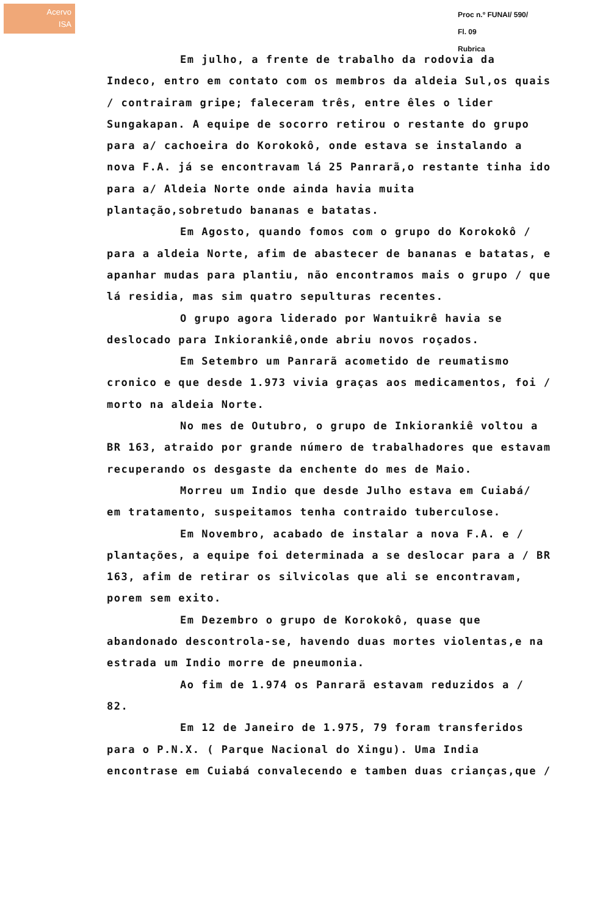Acervo
ISA
Proc n.º FUNAI/ 590/
Fl. 09
Rubrica
Em julho, a frente de trabalho da rodovia da Indeco, entro em contato com os membros da aldeia Sul,os quais / contrairam gripe; faleceram três, entre êles o lider Sungakapan. A equipe de socorro retirou o restante do grupo para a/ cachoeira do Korokokô, onde estava se instalando a nova F.A. já se encontravam lá 25 Panrarã,o restante tinha ido para a/ Aldeia Norte onde ainda havia muita plantação,sobretudo bananas e batatas.
Em Agosto, quando fomos com o grupo do Korokokô / para a aldeia Norte, afim de abastecer de bananas e batatas, e apanhar mudas para plantiu, não encontramos mais o grupo / que lá residia, mas sim quatro sepulturas recentes.
O grupo agora liderado por Wantuikrê havia se deslocado para Inkiorankiê,onde abriu novos roçados.
Em Setembro um Panrarã acometido de reumatismo cronico e que desde 1.973 vivia graças aos medicamentos, foi / morto na aldeia Norte.
No mes de Outubro, o grupo de Inkiorankiê voltou a BR 163, atraido por grande número de trabalhadores que estavam recuperando os desgaste da enchente do mes de Maio.
Morreu um Indio que desde Julho estava em Cuiabá/ em tratamento, suspeitamos tenha contraido tuberculose.
Em Novembro, acabado de instalar a nova F.A. e / plantações, a equipe foi determinada a se deslocar para a / BR 163, afim de retirar os silvicolas que ali se encontravam, porem sem exito.
Em Dezembro o grupo de Korokokô, quase que abandonado descontrola-se, havendo duas mortes violentas,e na estrada um Indio morre de pneumonia.
Ao fim de 1.974 os Panrarã estavam reduzidos a / 82.
Em 12 de Janeiro de 1.975, 79 foram transferidos para o P.N.X. ( Parque Nacional do Xingu). Uma India encontrase em Cuiabá convalecendo e tamben duas crianças,que /